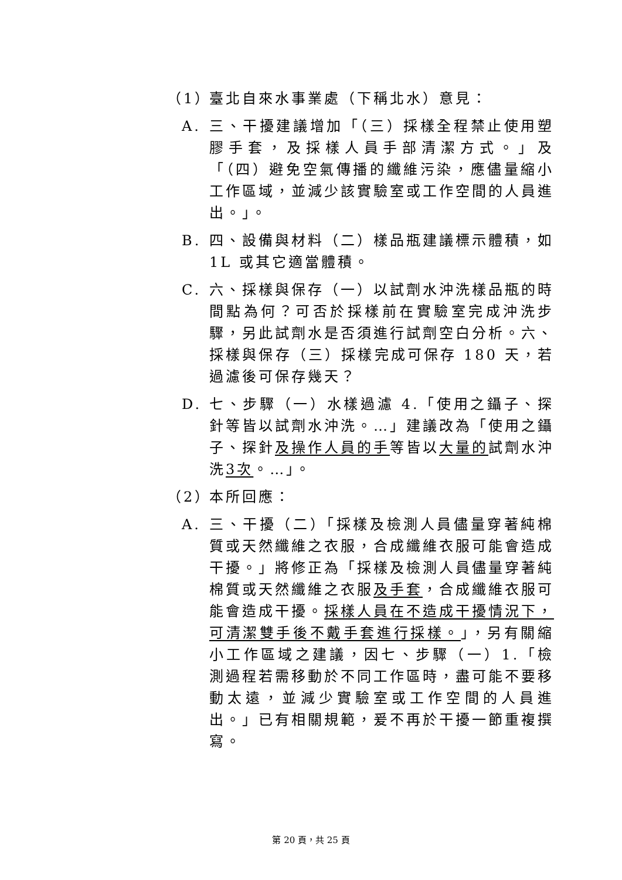（1） 臺北自來水事業處（下稱北水）意見：
A. 三、干擾建議增加「（三）採樣全程禁止使用塑膠手套，及採樣人員手部清潔方式。」及「（四）避免空氣傳播的纖維污染，應儘量縮小工作區域，並減少該實驗室或工作空間的人員進出。」。
B. 四、設備與材料（二）樣品瓶建議標示體積，如 1L 或其它適當體積。
C. 六、採樣與保存（一）以試劑水沖洗樣品瓶的時間點為何？可否於採樣前在實驗室完成沖洗步驟，另此試劑水是否須進行試劑空白分析。六、採樣與保存（三）採樣完成可保存 180 天，若過濾後可保存幾天？
D. 七、步驟（一）水樣過濾 4.「使用之鑷子、探針等皆以試劑水沖洗。…」建議改為「使用之鑷子、探針及操作人員的手等皆以大量的試劑水沖洗3次。…」。
（2） 本所回應：
A. 三、干擾（二）「採樣及檢測人員儘量穿著純棉質或天然纖維之衣服，合成纖維衣服可能會造成干擾。」將修正為「採樣及檢測人員儘量穿著純棉質或天然纖維之衣服及手套，合成纖維衣服可能會造成干擾。採樣人員在不造成干擾情況下，可清潔雙手後不戴手套進行採樣。」，另有關縮小工作區域之建議，因七、步驟（一）1.「檢測過程若需移動於不同工作區時，盡可能不要移動太遠，並減少實驗室或工作空間的人員進出。」已有相關規範，爰不再於干擾一節重複撰寫。
第 20 頁，共 25 頁